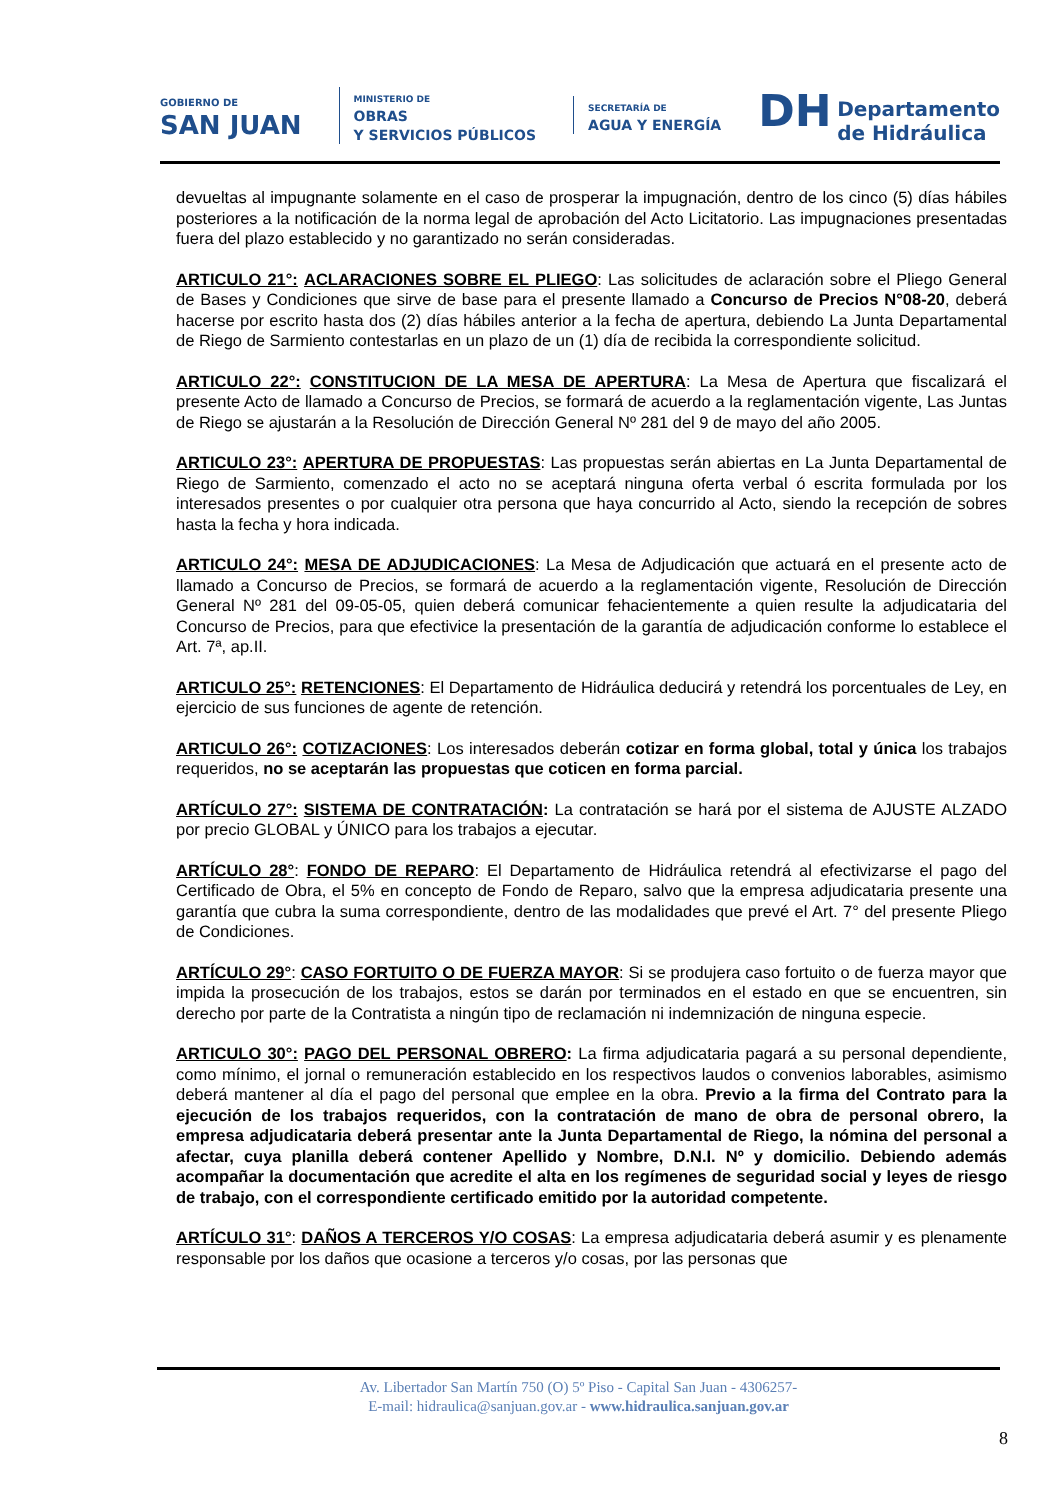GOBIERNO DE
SAN JUAN
MINISTERIO DE
OBRAS
Y SERVICIOS PÚBLICOS
SECRETARÍA DE
AGUA Y ENERGÍA
DH Departamento
de Hidráulica
devueltas al impugnante solamente en el caso de prosperar la impugnación, dentro de los cinco (5) días hábiles posteriores a la notificación de la norma legal de aprobación del Acto Licitatorio. Las impugnaciones presentadas fuera del plazo establecido y no garantizado no serán consideradas.
ARTICULO 21°: ACLARACIONES SOBRE EL PLIEGO: Las solicitudes de aclaración sobre el Pliego General de Bases y Condiciones que sirve de base para el presente llamado a Concurso de Precios N°08-20, deberá hacerse por escrito hasta dos (2) días hábiles anterior a la fecha de apertura, debiendo La Junta Departamental de Riego de Sarmiento contestarlas en un plazo de un (1) día de recibida la correspondiente solicitud.
ARTICULO 22°: CONSTITUCION DE LA MESA DE APERTURA: La Mesa de Apertura que fiscalizará el presente Acto de llamado a Concurso de Precios, se formará de acuerdo a la reglamentación vigente, Las Juntas de Riego se ajustarán a la Resolución de Dirección General Nº 281 del 9 de mayo del año 2005.
ARTICULO 23°: APERTURA DE PROPUESTAS: Las propuestas serán abiertas en La Junta Departamental de Riego de Sarmiento, comenzado el acto no se aceptará ninguna oferta verbal ó escrita formulada por los interesados presentes o por cualquier otra persona que haya concurrido al Acto, siendo la recepción de sobres hasta la fecha y hora indicada.
ARTICULO 24°: MESA DE ADJUDICACIONES: La Mesa de Adjudicación que actuará en el presente acto de llamado a Concurso de Precios, se formará de acuerdo a la reglamentación vigente, Resolución de Dirección General Nº 281 del 09-05-05, quien deberá comunicar fehacientemente a quien resulte la adjudicataria del Concurso de Precios, para que efectivice la presentación de la garantía de adjudicación conforme lo establece el Art. 7ª, ap.II.
ARTICULO 25°: RETENCIONES: El Departamento de Hidráulica deducirá y retendrá los porcentuales de Ley, en ejercicio de sus funciones de agente de retención.
ARTICULO 26°: COTIZACIONES: Los interesados deberán cotizar en forma global, total y única los trabajos requeridos, no se aceptarán las propuestas que coticen en forma parcial.
ARTÍCULO 27°: SISTEMA DE CONTRATACIÓN: La contratación se hará por el sistema de AJUSTE ALZADO por precio GLOBAL y ÚNICO para los trabajos a ejecutar.
ARTÍCULO 28°: FONDO DE REPARO: El Departamento de Hidráulica retendrá al efectivizarse el pago del Certificado de Obra, el 5% en concepto de Fondo de Reparo, salvo que la empresa adjudicataria presente una garantía que cubra la suma correspondiente, dentro de las modalidades que prevé el Art. 7° del presente Pliego de Condiciones.
ARTÍCULO 29°: CASO FORTUITO O DE FUERZA MAYOR: Si se produjera caso fortuito o de fuerza mayor que impida la prosecución de los trabajos, estos se darán por terminados en el estado en que se encuentren, sin derecho por parte de la Contratista a ningún tipo de reclamación ni indemnización de ninguna especie.
ARTICULO 30°: PAGO DEL PERSONAL OBRERO: La firma adjudicataria pagará a su personal dependiente, como mínimo, el jornal o remuneración establecido en los respectivos laudos o convenios laborables, asimismo deberá mantener al día el pago del personal que emplee en la obra. Previo a la firma del Contrato para la ejecución de los trabajos requeridos, con la contratación de mano de obra de personal obrero, la empresa adjudicataria deberá presentar ante la Junta Departamental de Riego, la nómina del personal a afectar, cuya planilla deberá contener Apellido y Nombre, D.N.I. Nº y domicilio. Debiendo además acompañar la documentación que acredite el alta en los regímenes de seguridad social y leyes de riesgo de trabajo, con el correspondiente certificado emitido por la autoridad competente.
ARTÍCULO 31°: DAÑOS A TERCEROS Y/O COSAS: La empresa adjudicataria deberá asumir y es plenamente responsable por los daños que ocasione a terceros y/o cosas, por las personas que
Av. Libertador San Martín 750 (O) 5º Piso - Capital San Juan - 4306257-
E-mail: hidraulica@sanjuan.gov.ar - www.hidraulica.sanjuan.gov.ar
8